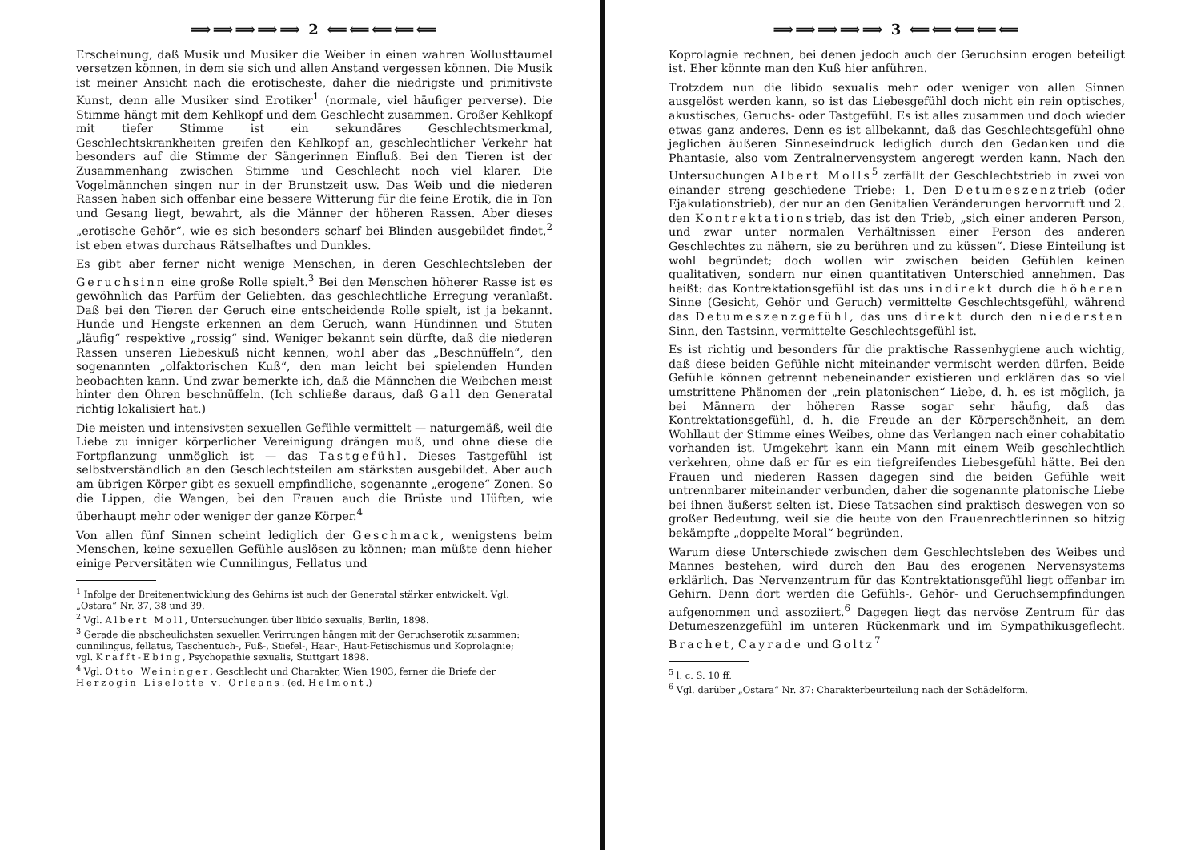⟹⟹⟹⟹⟹ 2 ⟸⟸⟸⟸⟸
Erscheinung, daß Musik und Musiker die Weiber in einen wahren Wollusttaumel versetzen können, in dem sie sich und allen Anstand vergessen können. Die Musik ist meiner Ansicht nach die erotischeste, daher die niedrigste und primitivste Kunst, denn alle Musiker sind Erotiker<sup>1</sup> (normale, viel häufiger perverse). Die Stimme hängt mit dem Kehlkopf und dem Geschlecht zusammen. Großer Kehlkopf mit tiefer Stimme ist ein sekundäres Geschlechtsmerkmal, Geschlechtskrankheiten greifen den Kehlkopf an, geschlechtlicher Verkehr hat besonders auf die Stimme der Sängerinnen Einfluß. Bei den Tieren ist der Zusammenhang zwischen Stimme und Geschlecht noch viel klarer. Die Vogelmännchen singen nur in der Brunstzeit usw. Das Weib und die niederen Rassen haben sich offenbar eine bessere Witterung für die feine Erotik, die in Ton und Gesang liegt, bewahrt, als die Männer der höheren Rassen. Aber dieses „erotische Gehör“, wie es sich besonders scharf bei Blinden ausgebildet findet,<sup>2</sup> ist eben etwas durchaus Rätselhaftes und Dunkles.
Es gibt aber ferner nicht wenige Menschen, in deren Geschlechtsleben der Geruchsinn eine große Rolle spielt.<sup>3</sup> Bei den Menschen höherer Rasse ist es gewöhnlich das Parfüm der Geliebten, das geschlechtliche Erregung veranlaßt. Daß bei den Tieren der Geruch eine entscheidende Rolle spielt, ist ja bekannt. Hunde und Hengste erkennen an dem Geruch, wann Hündinnen und Stuten „läufig“ respektive „rossig“ sind. Weniger bekannt sein dürfte, daß die niederen Rassen unseren Liebeskuß nicht kennen, wohl aber das „Beschnüffeln“, den sogenannten „olfaktorischen Kuß“, den man leicht bei spielenden Hunden beobachten kann. Und zwar bemerkte ich, daß die Männchen die Weibchen meist hinter den Ohren beschnüffeln. (Ich schließe daraus, daß Gall den Generatal richtig lokalisiert hat.)
Die meisten und intensivsten sexuellen Gefühle vermittelt — naturgemäß, weil die Liebe zu inniger körperlicher Vereinigung drängen muß, und ohne diese die Fortpflanzung unmöglich ist — das Tastgefühl. Dieses Tastgefühl ist selbstverständlich an den Geschlechtsteilen am stärksten ausgebildet. Aber auch am übrigen Körper gibt es sexuell empfindliche, sogenannte „erogene“ Zonen. So die Lippen, die Wangen, bei den Frauen auch die Brüste und Hüften, wie überhaupt mehr oder weniger der ganze Körper.<sup>4</sup>
Von allen fünf Sinnen scheint lediglich der Geschmack, wenigstens beim Menschen, keine sexuellen Gefühle auslösen zu können; man müßte denn hieher einige Perversitäten wie Cunnilingus, Fellatus und
<sup>1</sup> Infolge der Breitenentwicklung des Gehirns ist auch der Generatal stärker entwickelt. Vgl. „Ostara“ Nr. 37, 38 und 39.
<sup>2</sup> Vgl. Albert Moll, Untersuchungen über libido sexualis, Berlin, 1898.
<sup>3</sup> Gerade die abscheulichsten sexuellen Verirrungen hängen mit der Geruchserotik zusammen: cunnilingus, fellatus, Taschentuch-, Fuß-, Stiefel-, Haar-, Haut-Fetischismus und Koprolagnie; vgl. Krafft-Ebing, Psychopathie sexualis, Stuttgart 1898.
<sup>4</sup> Vgl. Otto Weininger, Geschlecht und Charakter, Wien 1903, ferner die Briefe der Herzogin Liselotte v. Orleans. (ed. Helmont.)
⟹⟹⟹⟹⟹ 3 ⟸⟸⟸⟸⟸
Koprolagnie rechnen, bei denen jedoch auch der Geruchsinn erogen beteiligt ist. Eher könnte man den Kuß hier anführen.
Trotzdem nun die libido sexualis mehr oder weniger von allen Sinnen ausgelöst werden kann, so ist das Liebesgefühl doch nicht ein rein optisches, akustisches, Geruchs- oder Tastgefühl. Es ist alles zusammen und doch wieder etwas ganz anderes. Denn es ist allbekannt, daß das Geschlechtsgefühl ohne jeglichen äußeren Sinneseindruck lediglich durch den Gedanken und die Phantasie, also vom Zentralnervensystem angeregt werden kann. Nach den Untersuchungen Albert Molls<sup>5</sup> zerfällt der Geschlechtstrieb in zwei von einander streng geschiedene Triebe: 1. Den Detumeszenztrieb (oder Ejakulationstrieb), der nur an den Genitalien Veränderungen hervorruft und 2. den Kontrektationstrieb, das ist den Trieb, „sich einer anderen Person, und zwar unter normalen Verhältnissen einer Person des anderen Geschlechtes zu nähern, sie zu berühren und zu küssen“. Diese Einteilung ist wohl begründet; doch wollen wir zwischen beiden Gefühlen keinen qualitativen, sondern nur einen quantitativen Unterschied annehmen. Das heißt: das Kontrektationsgefühl ist das uns indirekt durch die höheren Sinne (Gesicht, Gehör und Geruch) vermittelte Geschlechtsgefühl, während das Detumeszenzgefühl, das uns direkt durch den niedersten Sinn, den Tastsinn, vermittelte Geschlechtsgefühl ist.
Es ist richtig und besonders für die praktische Rassenhygiene auch wichtig, daß diese beiden Gefühle nicht miteinander vermischt werden dürfen. Beide Gefühle können getrennt nebeneinander existieren und erklären das so viel umstrittene Phänomen der „rein platonischen“ Liebe, d. h. es ist möglich, ja bei Männern der höheren Rasse sogar sehr häufig, daß das Kontrektationsgefühl, d. h. die Freude an der Körperschönheit, an dem Wohllaut der Stimme eines Weibes, ohne das Verlangen nach einer cohabitatio vorhanden ist. Umgekehrt kann ein Mann mit einem Weib geschlechtlich verkehren, ohne daß er für es ein tiefgreifendes Liebesgefühl hätte. Bei den Frauen und niederen Rassen dagegen sind die beiden Gefühle weit untrennbarer miteinander verbunden, daher die sogenannte platonische Liebe bei ihnen äußerst selten ist. Diese Tatsachen sind praktisch deswegen von so großer Bedeutung, weil sie die heute von den Frauenrechtlerinnen so hitzig bekämpfte „doppelte Moral“ begründen.
Warum diese Unterschiede zwischen dem Geschlechtsleben des Weibes und Mannes bestehen, wird durch den Bau des erogenen Nervensystems erklärlich. Das Nervenzentrum für das Kontrektationsgefühl liegt offenbar im Gehirn. Denn dort werden die Gefühls-, Gehör- und Geruchsempfindungen aufgenommen und assoziiert.<sup>6</sup> Dagegen liegt das nervöse Zentrum für das Detumeszenzgefühl im unteren Rückenmark und im Sympathikusgeflecht. Brachet, Cayrade und Goltz<sup>7</sup>
<sup>5</sup> l. c. S. 10 ff.
<sup>6</sup> Vgl. darüber „Ostara“ Nr. 37: Charakterbeurteilung nach der Schädelform.